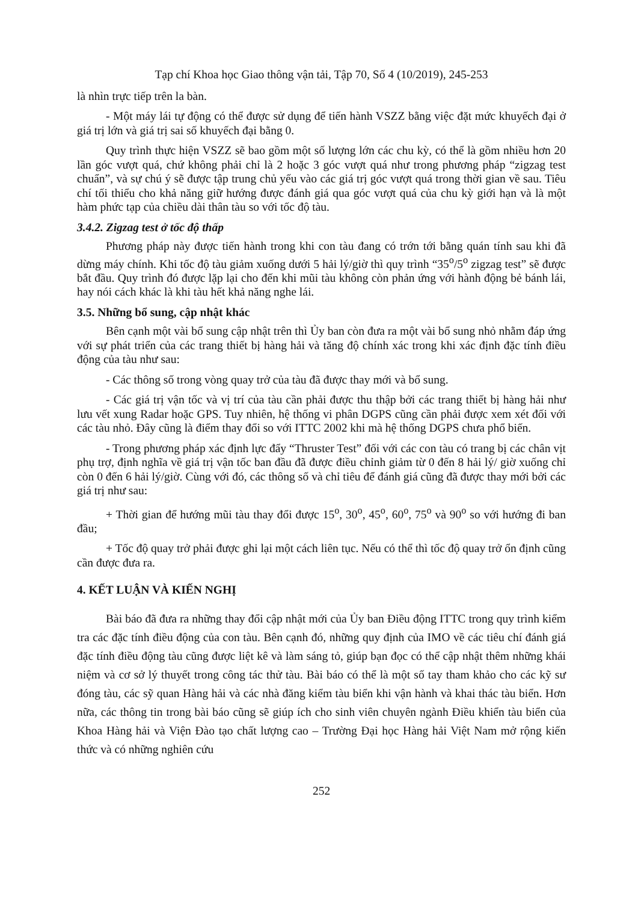Tạp chí Khoa học Giao thông vận tải, Tập 70, Số 4 (10/2019), 245-253
là nhìn trực tiếp trên la bàn.
- Một máy lái tự động có thể được sử dụng để tiến hành VSZZ bằng việc đặt mức khuyếch đại ở giá trị lớn và giá trị sai số khuyếch đại bằng 0.
Quy trình thực hiện VSZZ sẽ bao gồm một số lượng lớn các chu kỳ, có thể là gồm nhiều hơn 20 lần góc vượt quá, chứ không phải chỉ là 2 hoặc 3 góc vượt quá như trong phương pháp “zigzag test chuẩn”, và sự chú ý sẽ được tập trung chủ yếu vào các giá trị góc vượt quá trong thời gian về sau. Tiêu chí tối thiểu cho khả năng giữ hướng được đánh giá qua góc vượt quá của chu kỳ giới hạn và là một hàm phức tạp của chiều dài thân tàu so với tốc độ tàu.
3.4.2. Zigzag test ở tốc độ thấp
Phương pháp này được tiến hành trong khi con tàu đang có trớn tới bằng quán tính sau khi đã dừng máy chính. Khi tốc độ tàu giảm xuống dưới 5 hải lý/giờ thì quy trình “35<sup>o</sup>/5<sup>o</sup> zigzag test” sẽ được bắt đầu. Quy trình đó được lặp lại cho đến khi mũi tàu không còn phản ứng với hành động bẻ bánh lái, hay nói cách khác là khi tàu hết khả năng nghe lái.
3.5. Những bổ sung, cập nhật khác
Bên cạnh một vài bổ sung cập nhật trên thì Ủy ban còn đưa ra một vài bổ sung nhỏ nhằm đáp ứng với sự phát triển của các trang thiết bị hàng hải và tăng độ chính xác trong khi xác định đặc tính điều động của tàu như sau:
- Các thông số trong vòng quay trở của tàu đã được thay mới và bổ sung.
- Các giá trị vận tốc và vị trí của tàu cần phải được thu thập bởi các trang thiết bị hàng hải như lưu vết xung Radar hoặc GPS. Tuy nhiên, hệ thống vi phân DGPS cũng cần phải được xem xét đối với các tàu nhỏ. Đây cũng là điểm thay đổi so với ITTC 2002 khi mà hệ thống DGPS chưa phổ biến.
- Trong phương pháp xác định lực đẩy “Thruster Test” đối với các con tàu có trang bị các chân vịt phụ trợ, định nghĩa về giá trị vận tốc ban đầu đã được điều chỉnh giảm từ 0 đến 8 hải lý/ giờ xuống chỉ còn 0 đến 6 hải lý/giờ. Cùng với đó, các thông số và chỉ tiêu để đánh giá cũng đã được thay mới bởi các giá trị như sau:
+ Thời gian để hướng mũi tàu thay đổi được 15<sup>o</sup>, 30<sup>o</sup>, 45<sup>o</sup>, 60<sup>o</sup>, 75<sup>o</sup> và 90<sup>o</sup> so với hướng đi ban đầu;
+ Tốc độ quay trở phải được ghi lại một cách liên tục. Nếu có thể thì tốc độ quay trở ổn định cũng cần được đưa ra.
4. KẾT LUẬN VÀ KIẾN NGHỊ
Bài báo đã đưa ra những thay đổi cập nhật mới của Ủy ban Điều động ITTC trong quy trình kiểm tra các đặc tính điều động của con tàu. Bên cạnh đó, những quy định của IMO về các tiêu chí đánh giá đặc tính điều động tàu cũng được liệt kê và làm sáng tỏ, giúp bạn đọc có thể cập nhật thêm những khái niệm và cơ sở lý thuyết trong công tác thử tàu. Bài báo có thể là một số tay tham khảo cho các kỹ sư đóng tàu, các sỹ quan Hàng hải và các nhà đăng kiểm tàu biển khi vận hành và khai thác tàu biển. Hơn nữa, các thông tin trong bài báo cũng sẽ giúp ích cho sinh viên chuyên ngành Điều khiển tàu biển của Khoa Hàng hải và Viện Đào tạo chất lượng cao – Trường Đại học Hàng hải Việt Nam mở rộng kiến thức và có những nghiên cứu
252